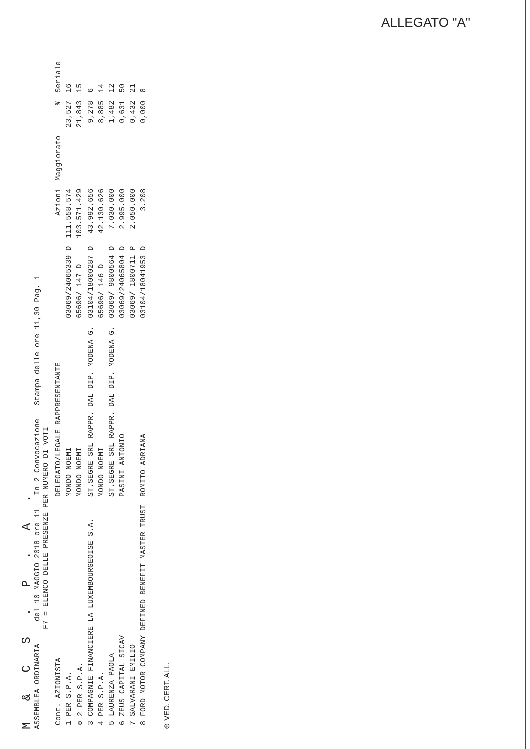ALLEGATO "A"
M & C S . P . A .
ASSEMBLEA ORDINARIA del 10 MAGGIO 2018 ore 11 In 2 Convocazione Stampa delle ore 11,30 Pag. 1
F7 = ELENCO DELLE PRESENZE PER NUMERO DI VOTI
| Cont. AZIONISTA | DELEGATO/LEGALE RAPPRESENTANTE | | Azioni | Maggiorato | % | Seriale |
| --- | --- | --- | --- | --- | --- | --- |
| 1 PER S.P.A. | MONDO NOEMI | 03069/24065339 D | 111.558.574 | | 23,527 | 16 |
| ⊕ 2 PER S.P.A. | MONDO NOEMI | 65696/ 147 D | 103.571.429 | | 21,843 | 15 |
| 3 COMPAGNIE FINANCIERE LA LUXEMBOURGEOISE S.A. | ST.SEGRE SRL RAPPR. DAL DIP. MODENA G. | 03104/18000287 D | 43.992.656 | | 9,278 | 6 |
| 4 PER S.P.A. | MONDO NOEMI | 65696/ 146 D | 42.130.626 | | 8,885 | 14 |
| 5 LAURENZA PAOLA | ST.SEGRE SRL RAPPR. DAL DIP. MODENA G. | 03069/ 9800564 D | 7.030.000 | | 1,482 | 12 |
| 6 ZEUS CAPITAL SICAV | PASINI ANTONIO | 03069/24065804 D | 2.995.000 | | 0,631 | 50 |
| 7 SALVARANI EMILIO | | 03069/ 1800711 P | 2.050.000 | | 0,432 | 21 |
| 8 FORD MOTOR COMPANY DEFINED BENEFIT MASTER TRUST | ROMITO ADRIANA | 03104/18041953 D | 3.208 | | 0,000 | 8 |
⊕ VED. CERT. ALL.